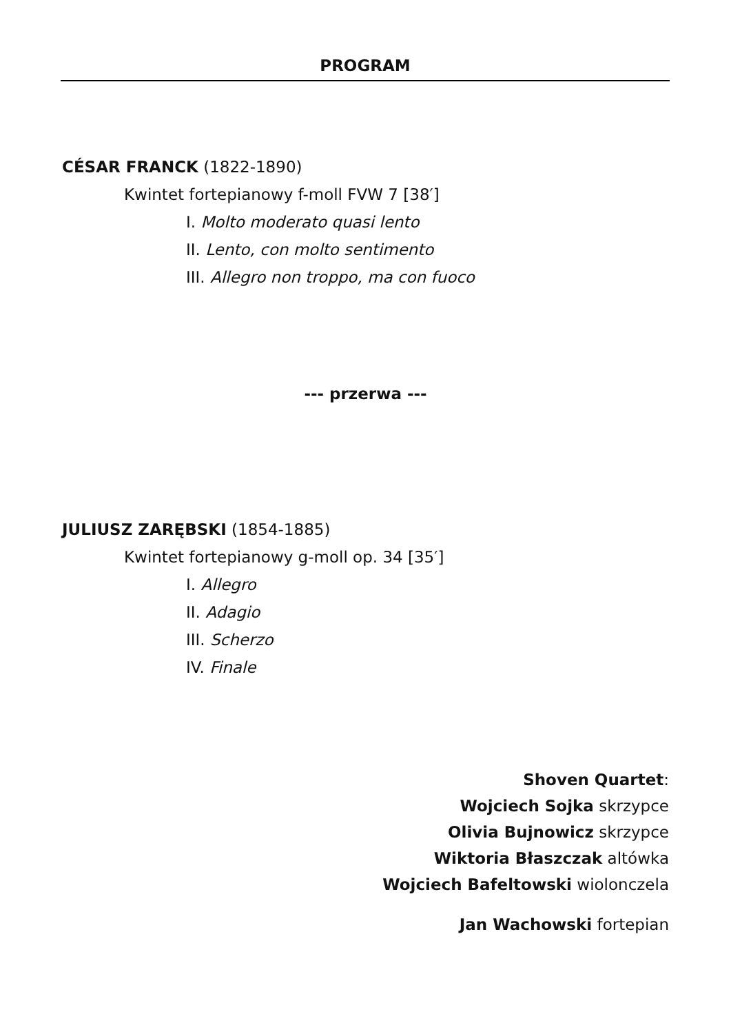PROGRAM
CÉSAR FRANCK (1822-1890)
Kwintet fortepianowy f-moll FVW 7 [38′]
I. Molto moderato quasi lento
II. Lento, con molto sentimento
III. Allegro non troppo, ma con fuoco
--- przerwa ---
JULIUSZ ZARĘBSKI (1854-1885)
Kwintet fortepianowy g-moll op. 34 [35′]
I. Allegro
II. Adagio
III. Scherzo
IV. Finale
Shoven Quartet:
Wojciech Sojka skrzypce
Olivia Bujnowicz skrzypce
Wiktoria Błaszczak altówka
Wojciech Bafeltowski wiolonczela
Jan Wachowski fortepian